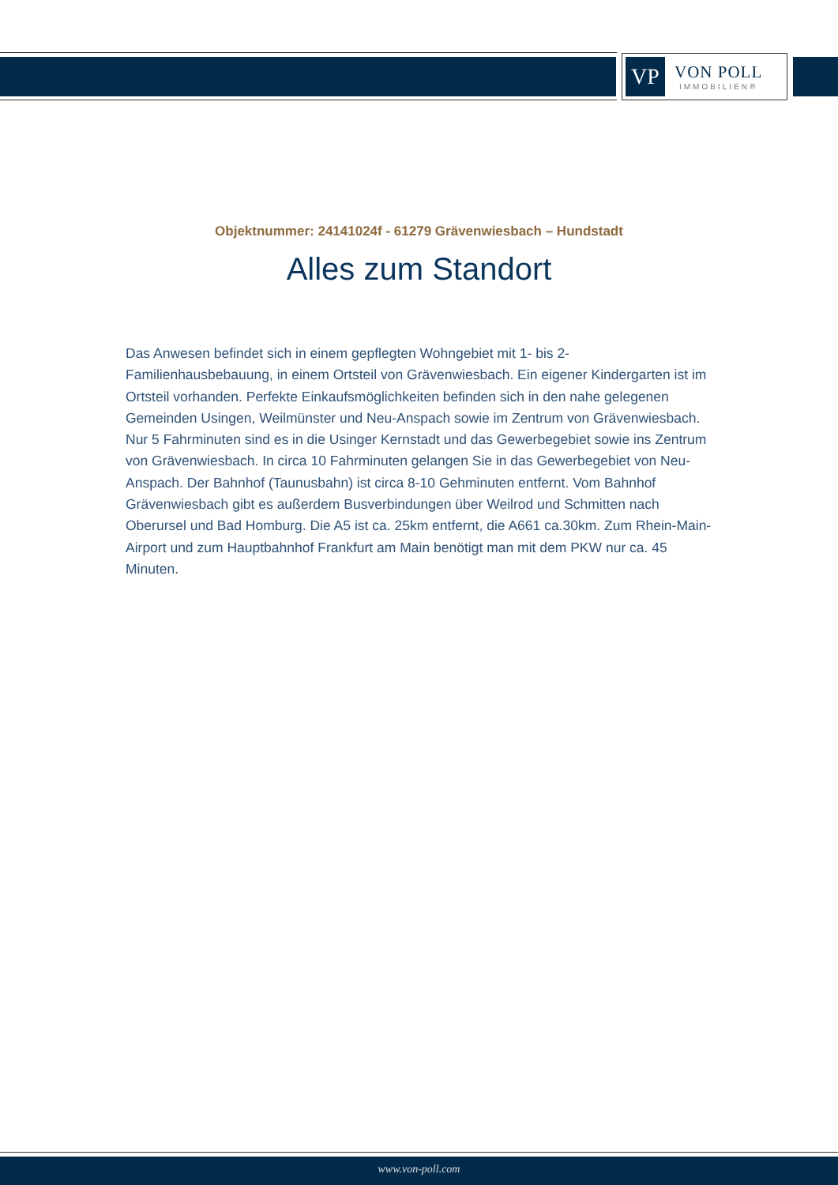VP
VON POLL
IMMOBILIEN®
Objektnummer: 24141024f - 61279 Grävenwiesbach – Hundstadt
Alles zum Standort
Das Anwesen befindet sich in einem gepflegten Wohngebiet mit 1- bis 2-Familienhausbebauung, in einem Ortsteil von Grävenwiesbach. Ein eigener Kindergarten ist im Ortsteil vorhanden. Perfekte Einkaufsmöglichkeiten befinden sich in den nahe gelegenen Gemeinden Usingen, Weilmünster und Neu-Anspach sowie im Zentrum von Grävenwiesbach. Nur 5 Fahrminuten sind es in die Usinger Kernstadt und das Gewerbegebiet sowie ins Zentrum von Grävenwiesbach. In circa 10 Fahrminuten gelangen Sie in das Gewerbegebiet von Neu-Anspach. Der Bahnhof (Taunusbahn) ist circa 8-10 Gehminuten entfernt. Vom Bahnhof Grävenwiesbach gibt es außerdem Busverbindungen über Weilrod und Schmitten nach Oberursel und Bad Homburg. Die A5 ist ca. 25km entfernt, die A661 ca.30km. Zum Rhein-Main-Airport und zum Hauptbahnhof Frankfurt am Main benötigt man mit dem PKW nur ca. 45 Minuten.
www.von-poll.com